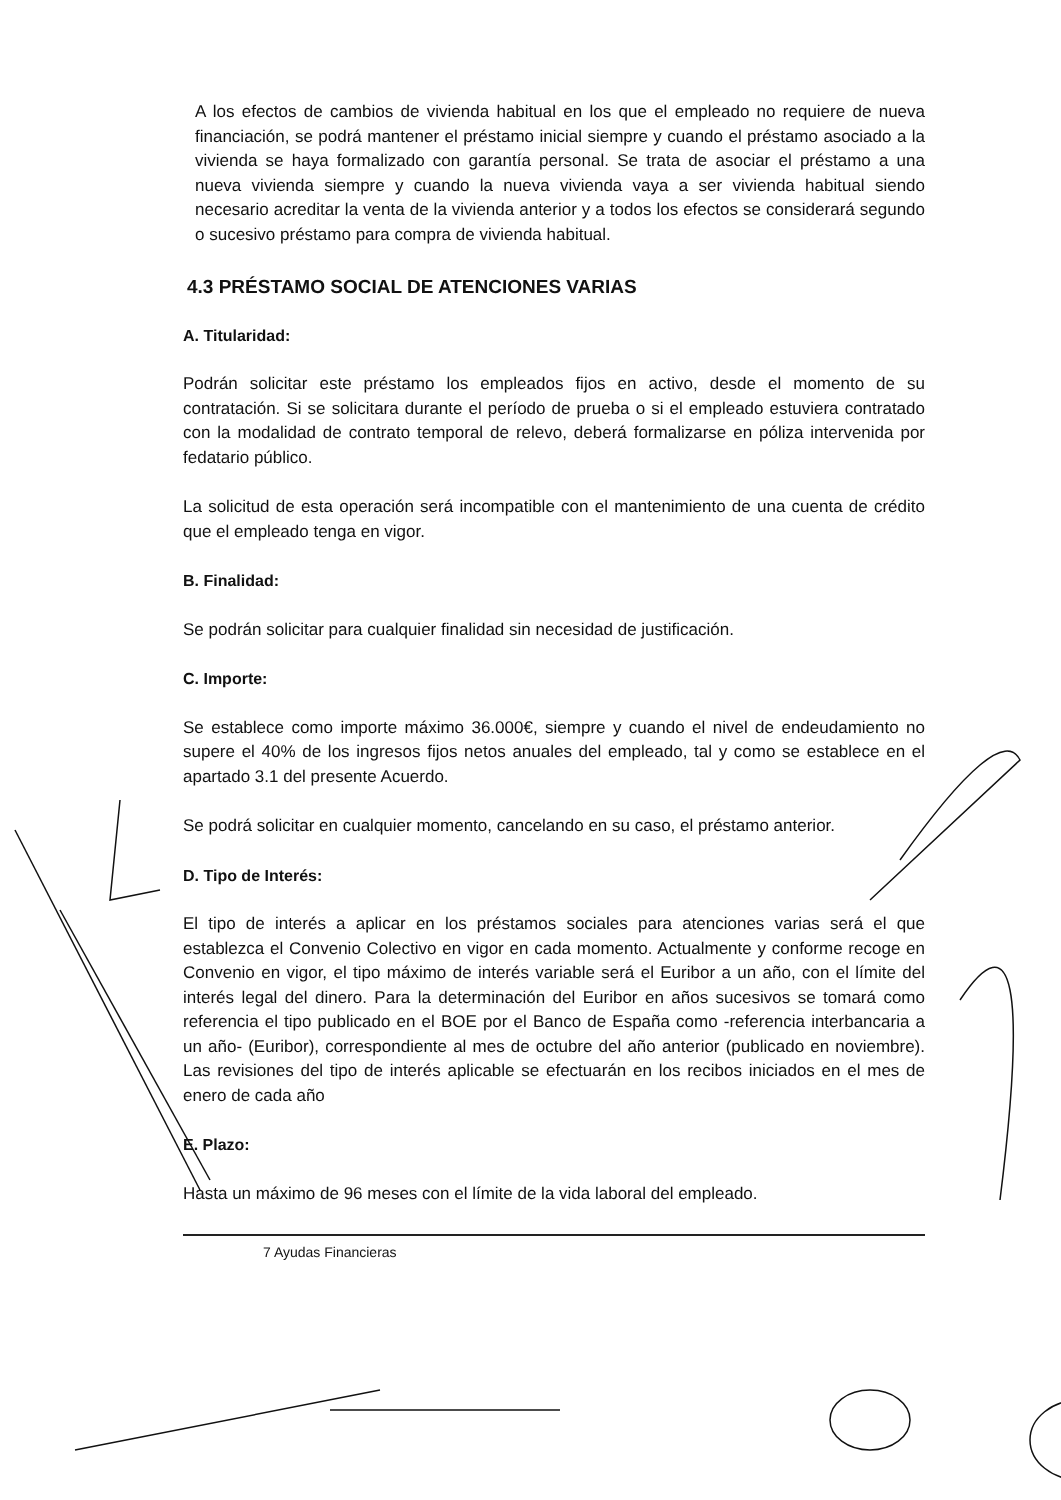A los efectos de cambios de vivienda habitual en los que el empleado no requiere de nueva financiación, se podrá mantener el préstamo inicial siempre y cuando el préstamo asociado a la vivienda se haya formalizado con garantía personal. Se trata de asociar el préstamo a una nueva vivienda siempre y cuando la nueva vivienda vaya a ser vivienda habitual siendo necesario acreditar la venta de la vivienda anterior y a todos los efectos se considerará segundo o sucesivo préstamo para compra de vivienda habitual.
4.3 PRÉSTAMO SOCIAL DE ATENCIONES VARIAS
A. Titularidad:
Podrán solicitar este préstamo los empleados fijos en activo, desde el momento de su contratación. Si se solicitara durante el período de prueba o si el empleado estuviera contratado con la modalidad de contrato temporal de relevo, deberá formalizarse en póliza intervenida por fedatario público.
La solicitud de esta operación será incompatible con el mantenimiento de una cuenta de crédito que el empleado tenga en vigor.
B. Finalidad:
Se podrán solicitar para cualquier finalidad sin necesidad de justificación.
C. Importe:
Se establece como importe máximo 36.000€, siempre y cuando el nivel de endeudamiento no supere el 40% de los ingresos fijos netos anuales del empleado, tal y como se establece en el apartado 3.1 del presente Acuerdo.
Se podrá solicitar en cualquier momento, cancelando en su caso, el préstamo anterior.
D. Tipo de Interés:
El tipo de interés a aplicar en los préstamos sociales para atenciones varias será el que establezca el Convenio Colectivo en vigor en cada momento. Actualmente y conforme recoge en Convenio en vigor, el tipo máximo de interés variable será el Euribor a un año, con el límite del interés legal del dinero. Para la determinación del Euribor en años sucesivos se tomará como referencia el tipo publicado en el BOE por el Banco de España como -referencia interbancaria a un año- (Euribor), correspondiente al mes de octubre del año anterior (publicado en noviembre). Las revisiones del tipo de interés aplicable se efectuarán en los recibos iniciados en el mes de enero de cada año
E. Plazo:
Hasta un máximo de 96 meses con el límite de la vida laboral del empleado.
7 Ayudas Financieras